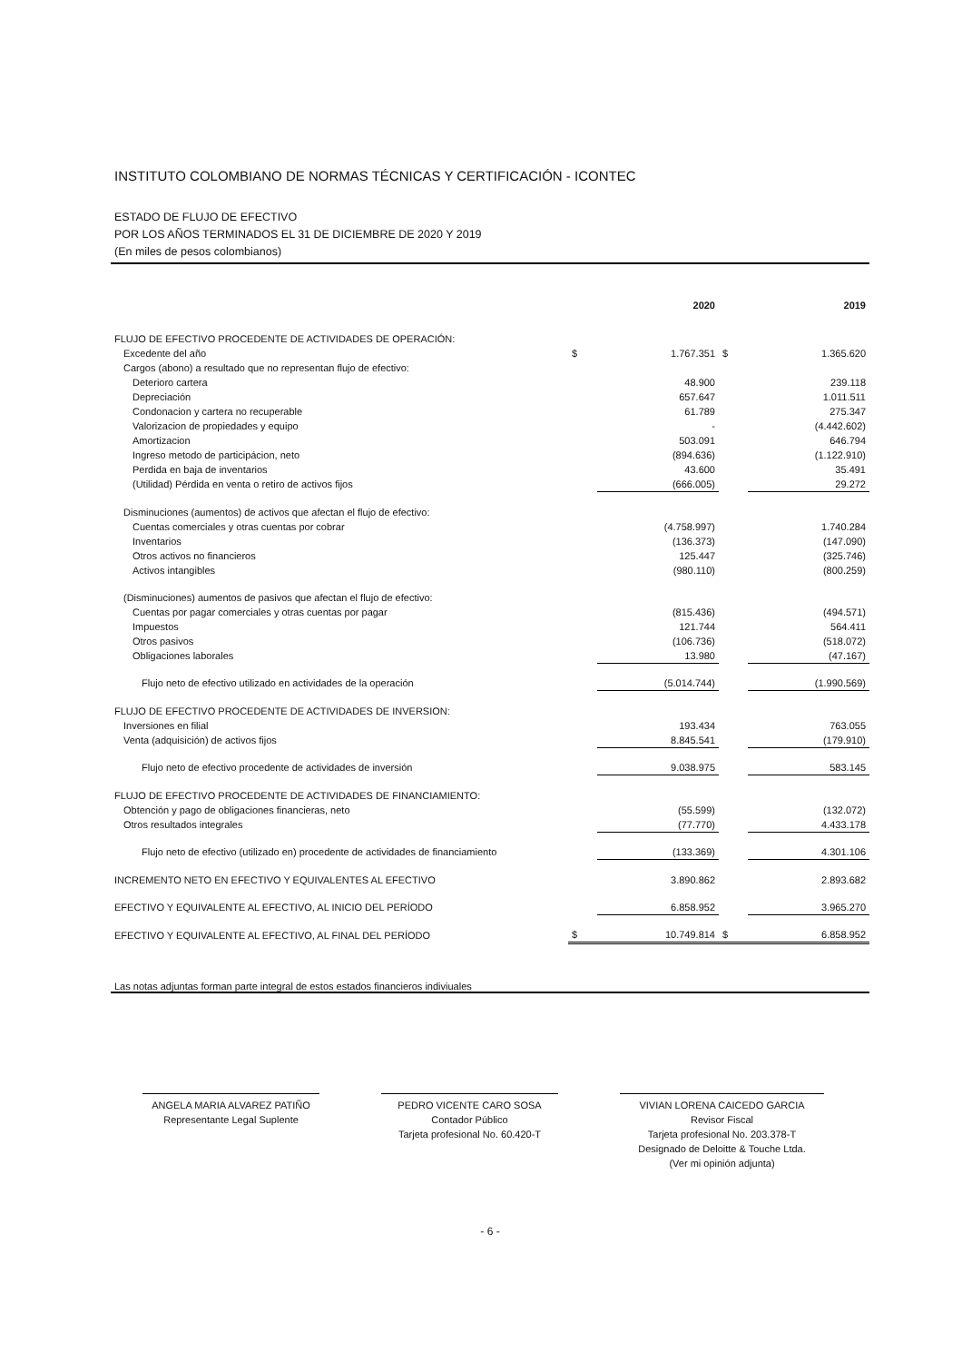INSTITUTO COLOMBIANO DE NORMAS TÉCNICAS Y CERTIFICACIÓN - ICONTEC
ESTADO DE FLUJO DE EFECTIVO
POR LOS AÑOS TERMINADOS EL 31 DE DICIEMBRE DE 2020 Y 2019
(En miles de pesos colombianos)
| | | 2020 | | 2019 |
| FLUJO DE EFECTIVO PROCEDENTE DE ACTIVIDADES DE OPERACIÓN: | | | | |
| Excedente del año | $ | 1.767.351 | $ | 1.365.620 |
| Cargos (abono) a resultado que no representan flujo de efectivo: | | | | |
| Deterioro cartera | | 48.900 | | 239.118 |
| Depreciación | | 657.647 | | 1.011.511 |
| Condonacion y cartera no recuperable | | 61.789 | | 275.347 |
| Valorizacion de propiedades y equipo | | - | | (4.442.602) |
| Amortizacion | | 503.091 | | 646.794 |
| Ingreso metodo de participácion, neto | | (894.636) | | (1.122.910) |
| Perdida en baja de inventarios | | 43.600 | | 35.491 |
| (Utilidad) Pérdida en venta o retiro de activos fijos | | (666.005) | | 29.272 |
| Disminuciones (aumentos) de activos que afectan el flujo de efectivo: | | | | |
| Cuentas comerciales y otras cuentas por cobrar | | (4.758.997) | | 1.740.284 |
| Inventarios | | (136.373) | | (147.090) |
| Otros activos no financieros | | 125.447 | | (325.746) |
| Activos intangibles | | (980.110) | | (800.259) |
| (Disminuciones) aumentos de pasivos que afectan el flujo de efectivo: | | | | |
| Cuentas por pagar comerciales y otras cuentas por pagar | | (815.436) | | (494.571) |
| Impuestos | | 121.744 | | 564.411 |
| Otros pasivos | | (106.736) | | (518.072) |
| Obligaciones laborales | | 13.980 | | (47.167) |
| Flujo neto de efectivo utilizado en actividades de la operación | | (5.014.744) | | (1.990.569) |
| FLUJO DE EFECTIVO PROCEDENTE DE ACTIVIDADES DE INVERSION: | | | | |
| Inversiones en filial | | 193.434 | | 763.055 |
| Venta (adquisición) de activos fijos | | 8.845.541 | | (179.910) |
| Flujo neto de efectivo procedente de actividades de inversión | | 9.038.975 | | 583.145 |
| FLUJO DE EFECTIVO PROCEDENTE DE ACTIVIDADES DE FINANCIAMIENTO: | | | | |
| Obtención y pago de obligaciones financieras, neto | | (55.599) | | (132.072) |
| Otros resultados integrales | | (77.770) | | 4.433.178 |
| Flujo neto de efectivo (utilizado en) procedente de actividades de financiamiento | | (133.369) | | 4.301.106 |
| INCREMENTO NETO EN EFECTIVO Y EQUIVALENTES AL EFECTIVO | | 3.890.862 | | 2.893.682 |
| EFECTIVO Y EQUIVALENTE AL EFECTIVO, AL INICIO DEL PERÍODO | | 6.858.952 | | 3.965.270 |
| EFECTIVO Y EQUIVALENTE AL EFECTIVO, AL FINAL DEL PERÍODO | $ | 10.749.814 | $ | 6.858.952 |
Las notas adjuntas forman parte integral de estos estados financieros indiviuales
ANGELA MARIA ALVAREZ PATIÑO
Representante Legal Suplente
PEDRO VICENTE CARO SOSA
Contador Público
Tarjeta profesional No. 60.420-T
VIVIAN LORENA CAICEDO GARCIA
Revisor Fiscal
Tarjeta profesional No. 203.378-T
Designado de Deloitte & Touche Ltda.
(Ver mi opinión adjunta)
- 6 -